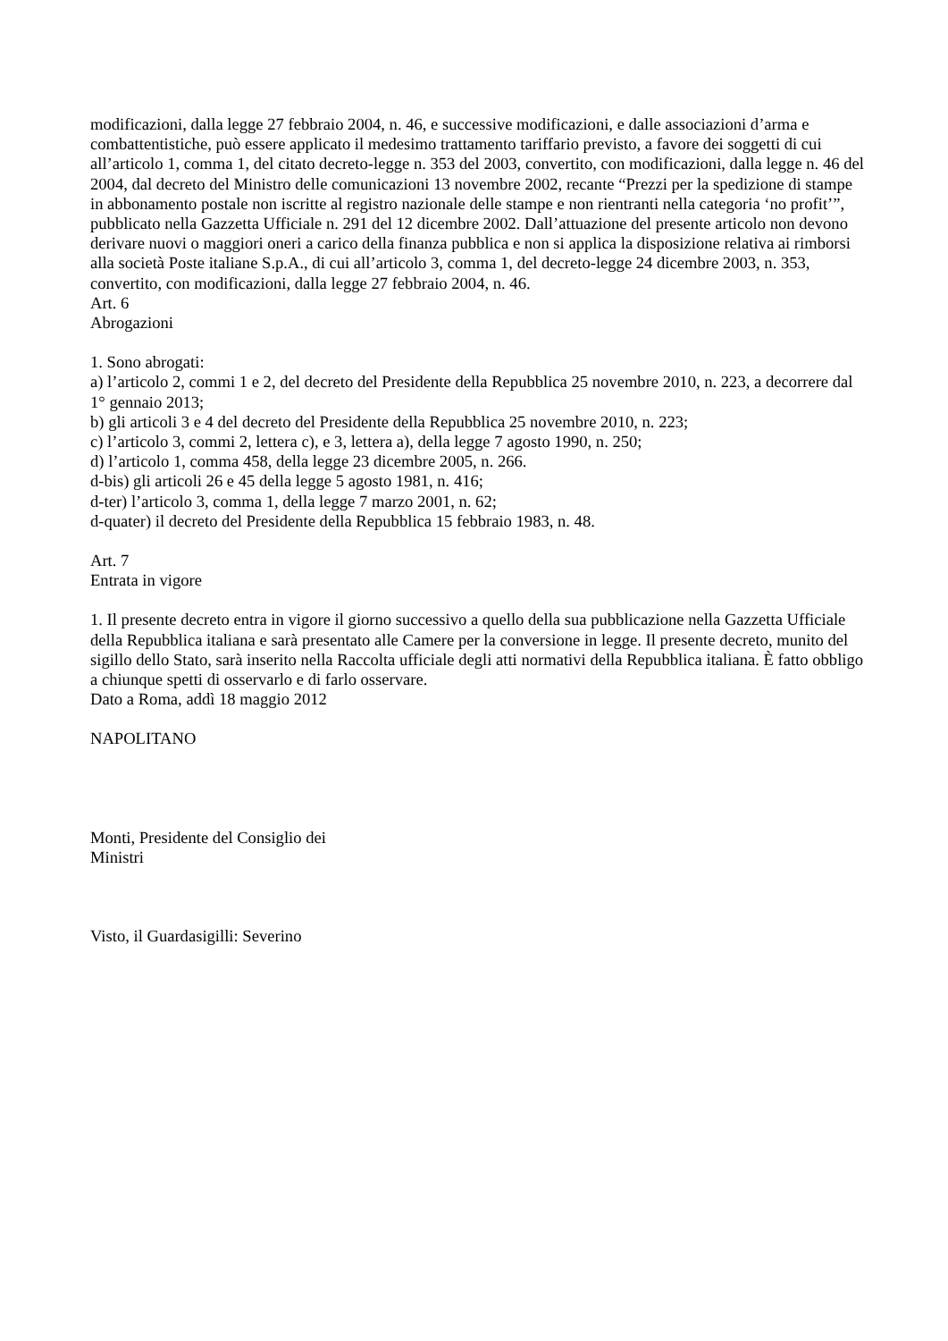modificazioni, dalla legge 27 febbraio 2004, n. 46, e successive modificazioni, e dalle associazioni d’arma e combattentistiche, può essere applicato il medesimo trattamento tariffario previsto, a favore dei soggetti di cui all’articolo 1, comma 1, del citato decreto-legge n. 353 del 2003, convertito, con modificazioni, dalla legge n. 46 del 2004, dal decreto del Ministro delle comunicazioni 13 novembre 2002, recante “Prezzi per la spedizione di stampe in abbonamento postale non iscritte al registro nazionale delle stampe e non rientranti nella categoria ‘no profit’”, pubblicato nella Gazzetta Ufficiale n. 291 del 12 dicembre 2002. Dall’attuazione del presente articolo non devono derivare nuovi o maggiori oneri a carico della finanza pubblica e non si applica la disposizione relativa ai rimborsi alla società Poste italiane S.p.A., di cui all’articolo 3, comma 1, del decreto-legge 24 dicembre 2003, n. 353, convertito, con modificazioni, dalla legge 27 febbraio 2004, n. 46.
Art. 6
Abrogazioni
1. Sono abrogati:
a) l’articolo 2, commi 1 e 2, del decreto del Presidente della Repubblica 25 novembre 2010, n. 223, a decorrere dal 1° gennaio 2013;
b) gli articoli 3 e 4 del decreto del Presidente della Repubblica 25 novembre 2010, n. 223;
c) l’articolo 3, commi 2, lettera c), e 3, lettera a), della legge 7 agosto 1990, n. 250;
d) l’articolo 1, comma 458, della legge 23 dicembre 2005, n. 266.
d-bis) gli articoli 26 e 45 della legge 5 agosto 1981, n. 416;
d-ter) l’articolo 3, comma 1, della legge 7 marzo 2001, n. 62;
d-quater) il decreto del Presidente della Repubblica 15 febbraio 1983, n. 48.
Art. 7
Entrata in vigore
1. Il presente decreto entra in vigore il giorno successivo a quello della sua pubblicazione nella Gazzetta Ufficiale della Repubblica italiana e sarà presentato alle Camere per la conversione in legge. Il presente decreto, munito del sigillo dello Stato, sarà inserito nella Raccolta ufficiale degli atti normativi della Repubblica italiana. È fatto obbligo a chiunque spetti di osservarlo e di farlo osservare.
Dato a Roma, addì 18 maggio 2012
NAPOLITANO
Monti, Presidente del Consiglio dei
Ministri
Visto, il Guardasigilli: Severino